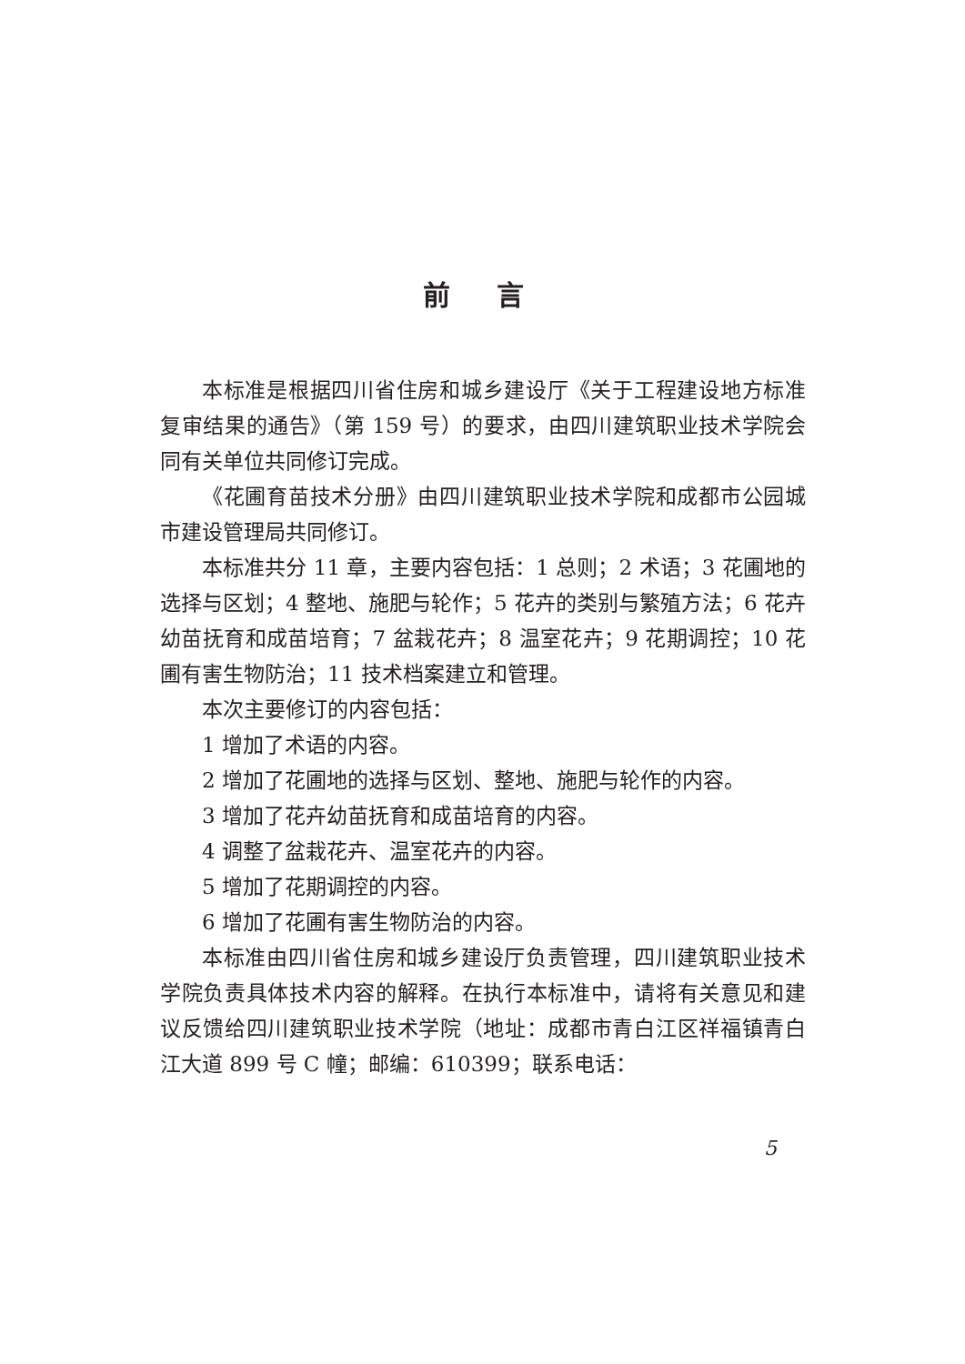前 言
本标准是根据四川省住房和城乡建设厅《关于工程建设地方标准复审结果的通告》（第 159 号）的要求，由四川建筑职业技术学院会同有关单位共同修订完成。
《花圃育苗技术分册》由四川建筑职业技术学院和成都市公园城市建设管理局共同修订。
本标准共分 11 章，主要内容包括：1 总则；2 术语；3 花圃地的选择与区划；4 整地、施肥与轮作；5 花卉的类别与繁殖方法；6 花卉幼苗抚育和成苗培育；7 盆栽花卉；8 温室花卉；9 花期调控；10 花圃有害生物防治；11 技术档案建立和管理。
本次主要修订的内容包括：
1 增加了术语的内容。
2 增加了花圃地的选择与区划、整地、施肥与轮作的内容。
3 增加了花卉幼苗抚育和成苗培育的内容。
4 调整了盆栽花卉、温室花卉的内容。
5 增加了花期调控的内容。
6 增加了花圃有害生物防治的内容。
本标准由四川省住房和城乡建设厅负责管理，四川建筑职业技术学院负责具体技术内容的解释。在执行本标准中，请将有关意见和建议反馈给四川建筑职业技术学院（地址：成都市青白江区祥福镇青白江大道 899 号 C 幢；邮编：610399；联系电话：
5